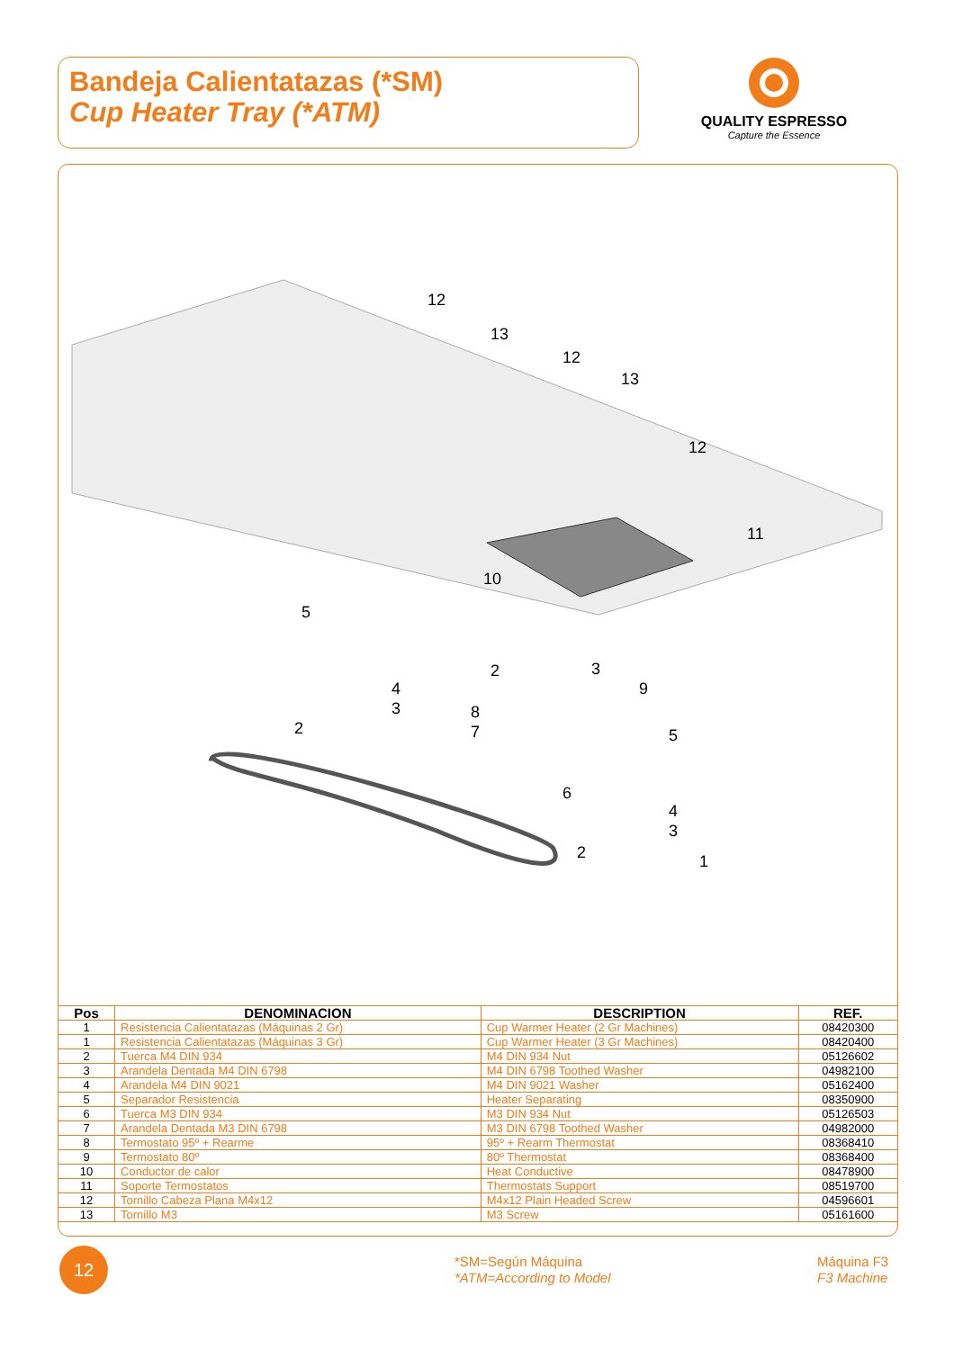Bandeja Calientatazas (*SM)
Cup Heater Tray (*ATM)
QUALITY ESPRESSO
Capture the Essence
12
13
12
13
12
11
10
5
4
3
2
2
3
8
7
9
5
6
4
3
2
1
| Pos | DENOMINACION | DESCRIPTION | REF. |
| --- | --- | --- | --- |
| 1 | Resistencia Calientatazas (Máquinas 2 Gr) | Cup Warmer Heater (2 Gr Machines) | 08420300 |
| 1 | Resistencia Calientatazas (Máquinas 3 Gr) | Cup Warmer Heater (3 Gr Machines) | 08420400 |
| 2 | Tuerca M4 DIN 934 | M4 DIN 934 Nut | 05126602 |
| 3 | Arandela Dentada M4 DIN 6798 | M4 DIN 6798 Toothed Washer | 04982100 |
| 4 | Arandela M4 DIN 9021 | M4 DIN 9021 Washer | 05162400 |
| 5 | Separador Resistencia | Heater Separating | 08350900 |
| 6 | Tuerca M3 DIN 934 | M3 DIN 934 Nut | 05126503 |
| 7 | Arandela Dentada M3 DIN 6798 | M3 DIN 6798 Toothed Washer | 04982000 |
| 8 | Termostato 95º + Rearme | 95º + Rearm Thermostat | 08368410 |
| 9 | Termostato 80º | 80º Thermostat | 08368400 |
| 10 | Conductor de calor | Heat Conductive | 08478900 |
| 11 | Soporte Termostatos | Thermostats Support | 08519700 |
| 12 | Tornillo Cabeza Plana M4x12 | M4x12 Plain Headed Screw | 04596601 |
| 13 | Tornillo M3 | M3 Screw | 05161600 |
12
*SM=Según Máquina
*ATM=According to Model
Máquina F3
F3 Machine